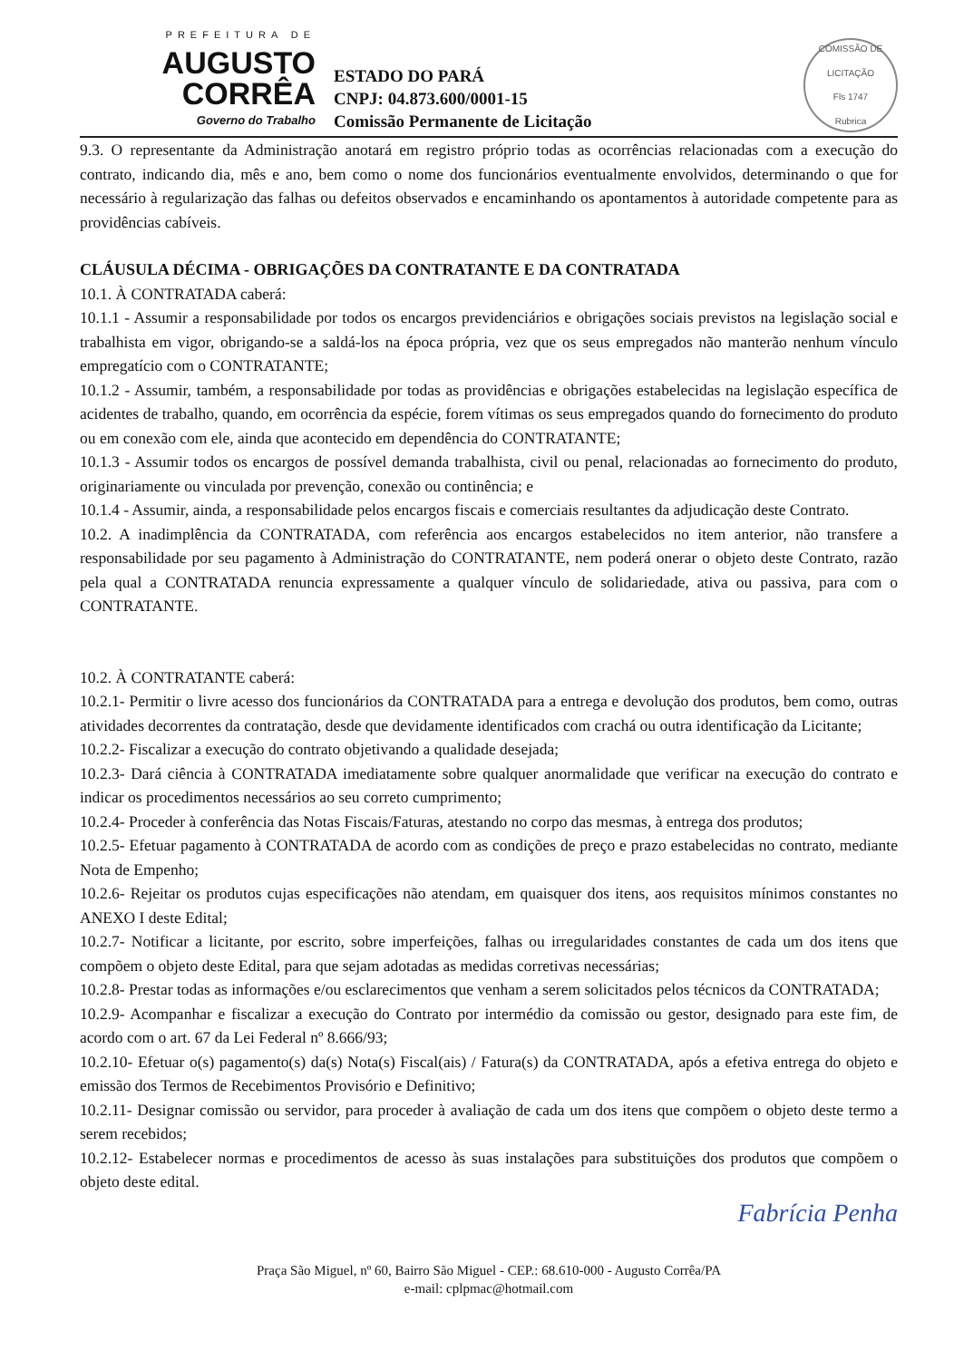PREFEITURA DE
AUGUSTO
CORRÊA
Governo do Trabalho
ESTADO DO PARÁ
CNPJ: 04.873.600/0001-15
Comissão Permanente de Licitação
COMISSÃO DE LICITAÇÃO
Fls 1747
Rubrica
9.3. O representante da Administração anotará em registro próprio todas as ocorrências relacionadas com a execução do contrato, indicando dia, mês e ano, bem como o nome dos funcionários eventualmente envolvidos, determinando o que for necessário à regularização das falhas ou defeitos observados e encaminhando os apontamentos à autoridade competente para as providências cabíveis.
CLÁUSULA DÉCIMA - OBRIGAÇÕES DA CONTRATANTE E DA CONTRATADA
10.1. À CONTRATADA caberá:
10.1.1 - Assumir a responsabilidade por todos os encargos previdenciários e obrigações sociais previstos na legislação social e trabalhista em vigor, obrigando-se a saldá-los na época própria, vez que os seus empregados não manterão nenhum vínculo empregatício com o CONTRATANTE;
10.1.2 - Assumir, também, a responsabilidade por todas as providências e obrigações estabelecidas na legislação específica de acidentes de trabalho, quando, em ocorrência da espécie, forem vítimas os seus empregados quando do fornecimento do produto ou em conexão com ele, ainda que acontecido em dependência do CONTRATANTE;
10.1.3 - Assumir todos os encargos de possível demanda trabalhista, civil ou penal, relacionadas ao fornecimento do produto, originariamente ou vinculada por prevenção, conexão ou continência; e
10.1.4 - Assumir, ainda, a responsabilidade pelos encargos fiscais e comerciais resultantes da adjudicação deste Contrato.
10.2. A inadimplência da CONTRATADA, com referência aos encargos estabelecidos no item anterior, não transfere a responsabilidade por seu pagamento à Administração do CONTRATANTE, nem poderá onerar o objeto deste Contrato, razão pela qual a CONTRATADA renuncia expressamente a qualquer vínculo de solidariedade, ativa ou passiva, para com o CONTRATANTE.
10.2. À CONTRATANTE caberá:
10.2.1- Permitir o livre acesso dos funcionários da CONTRATADA para a entrega e devolução dos produtos, bem como, outras atividades decorrentes da contratação, desde que devidamente identificados com crachá ou outra identificação da Licitante;
10.2.2- Fiscalizar a execução do contrato objetivando a qualidade desejada;
10.2.3- Dará ciência à CONTRATADA imediatamente sobre qualquer anormalidade que verificar na execução do contrato e indicar os procedimentos necessários ao seu correto cumprimento;
10.2.4- Proceder à conferência das Notas Fiscais/Faturas, atestando no corpo das mesmas, à entrega dos produtos;
10.2.5- Efetuar pagamento à CONTRATADA de acordo com as condições de preço e prazo estabelecidas no contrato, mediante Nota de Empenho;
10.2.6- Rejeitar os produtos cujas especificações não atendam, em quaisquer dos itens, aos requisitos mínimos constantes no ANEXO I deste Edital;
10.2.7- Notificar a licitante, por escrito, sobre imperfeições, falhas ou irregularidades constantes de cada um dos itens que compõem o objeto deste Edital, para que sejam adotadas as medidas corretivas necessárias;
10.2.8- Prestar todas as informações e/ou esclarecimentos que venham a serem solicitados pelos técnicos da CONTRATADA;
10.2.9- Acompanhar e fiscalizar a execução do Contrato por intermédio da comissão ou gestor, designado para este fim, de acordo com o art. 67 da Lei Federal nº 8.666/93;
10.2.10- Efetuar o(s) pagamento(s) da(s) Nota(s) Fiscal(ais) / Fatura(s) da CONTRATADA, após a efetiva entrega do objeto e emissão dos Termos de Recebimentos Provisório e Definitivo;
10.2.11- Designar comissão ou servidor, para proceder à avaliação de cada um dos itens que compõem o objeto deste termo a serem recebidos;
10.2.12- Estabelecer normas e procedimentos de acesso às suas instalações para substituições dos produtos que compõem o objeto deste edital.
Fabrícia Penha
Praça São Miguel, nº 60, Bairro São Miguel - CEP.: 68.610-000 - Augusto Corrêa/PA
e-mail: cplpmac@hotmail.com